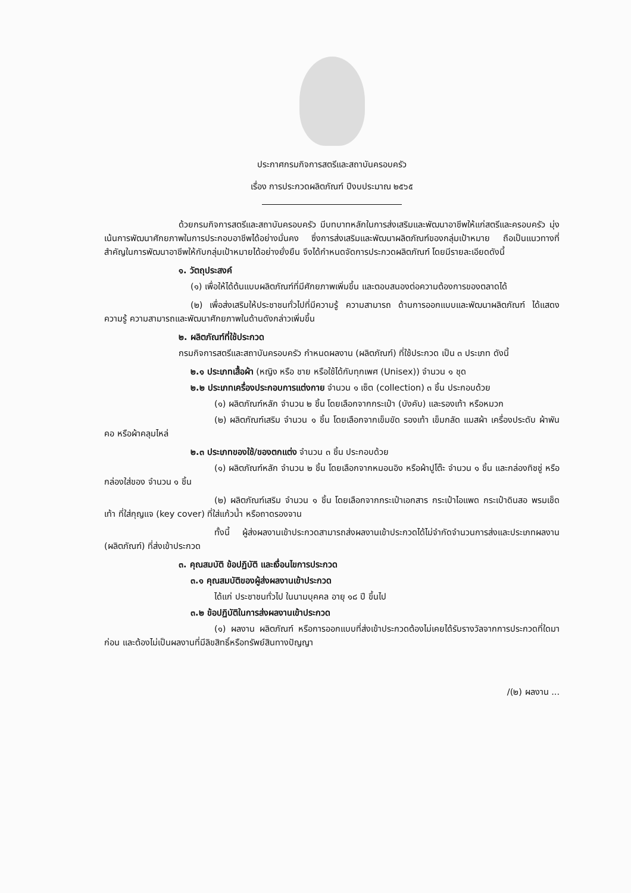ประกาศกรมกิจการสตรีและสถาบันครอบครัว
เรื่อง การประกวดผลิตภัณฑ์ ปีงบประมาณ ๒๕๖๕
ด้วยกรมกิจการสตรีและสถาบันครอบครัว มีบทบาทหลักในการส่งเสริมและพัฒนาอาชีพให้แก่สตรีและครอบครัว มุ่งเน้นการพัฒนาศักยภาพในการประกอบอาชีพได้อย่างมั่นคง ซึ่งการส่งเสริมและพัฒนาผลิตภัณฑ์ของกลุ่มเป้าหมาย ถือเป็นแนวทางที่สำคัญในการพัฒนาอาชีพให้กับกลุ่มเป้าหมายได้อย่างยั่งยืน จึงได้กำหนดจัดการประกวดผลิตภัณฑ์ โดยมีรายละเอียดดังนี้
๑. วัตถุประสงค์
(๑) เพื่อให้ได้ต้นแบบผลิตภัณฑ์ที่มีศักยภาพเพิ่มขึ้น และตอบสนองต่อความต้องการของตลาดได้
(๒) เพื่อส่งเสริมให้ประชาชนทั่วไปที่มีความรู้ ความสามารถ ด้านการออกแบบและพัฒนาผลิตภัณฑ์ ได้แสดงความรู้ ความสามารถและพัฒนาศักยภาพในด้านดังกล่าวเพิ่มขึ้น
๒. ผลิตภัณฑ์ที่ใช้ประกวด
กรมกิจการสตรีและสถาบันครอบครัว กำหนดผลงาน (ผลิตภัณฑ์) ที่ใช้ประกวด เป็น ๓ ประเภท ดังนี้
๒.๑ ประเภทเสื้อผ้า (หญิง หรือ ชาย หรือใช้ได้กับทุกเพศ (Unisex)) จำนวน ๑ ชุด
๒.๒ ประเภทเครื่องประกอบการแต่งกาย จำนวน ๑ เซ็ต (collection) ๓ ชิ้น ประกอบด้วย
(๑) ผลิตภัณฑ์หลัก จำนวน ๒ ชิ้น โดยเลือกจากกระเป๋า (บังคับ) และรองเท้า หรือหมวก
(๒) ผลิตภัณฑ์เสริม จำนวน ๑ ชิ้น โดยเลือกจากเข็มขัด รองเท้า เข็มกลัด แมสผ้า เครื่องประดับ ผ้าพันคอ หรือผ้าคลุมไหล่
๒.๓ ประเภทของใช้/ของตกแต่ง จำนวน ๓ ชิ้น ประกอบด้วย
(๑) ผลิตภัณฑ์หลัก จำนวน ๒ ชิ้น โดยเลือกจากหมอนอิง หรือผ้าปูโต๊ะ จำนวน ๑ ชิ้น และกล่องทิชชู่ หรือกล่องใส่ของ จำนวน ๑ ชิ้น
(๒) ผลิตภัณฑ์เสริม จำนวน ๑ ชิ้น โดยเลือกจากกระเป๋าเอกสาร กระเป๋าไอแพด กระเป๋าดินสอ พรมเช็ดเท้า ที่ใส่กุญแจ (key cover) ที่ใส่แก้วน้ำ หรือถาดรองจาน
ทั้งนี้ ผู้ส่งผลงานเข้าประกวดสามารถส่งผลงานเข้าประกวดได้ไม่จำกัดจำนวนการส่งและประเภทผลงาน (ผลิตภัณฑ์) ที่ส่งเข้าประกวด
๓. คุณสมบัติ ข้อปฏิบัติ และเงื่อนไขการประกวด
๓.๑ คุณสมบัติของผู้ส่งผลงานเข้าประกวด
ได้แก่ ประชาชนทั่วไป ในนามบุคคล อายุ ๑๘ ปี ขึ้นไป
๓.๒ ข้อปฏิบัติในการส่งผลงานเข้าประกวด
(๑) ผลงาน ผลิตภัณฑ์ หรือการออกแบบที่ส่งเข้าประกวดต้องไม่เคยได้รับรางวัลจากการประกวดที่ใดมาก่อน และต้องไม่เป็นผลงานที่มีลิขสิทธิ์หรือทรัพย์สินทางปัญญา
/(๒) ผลงาน ...